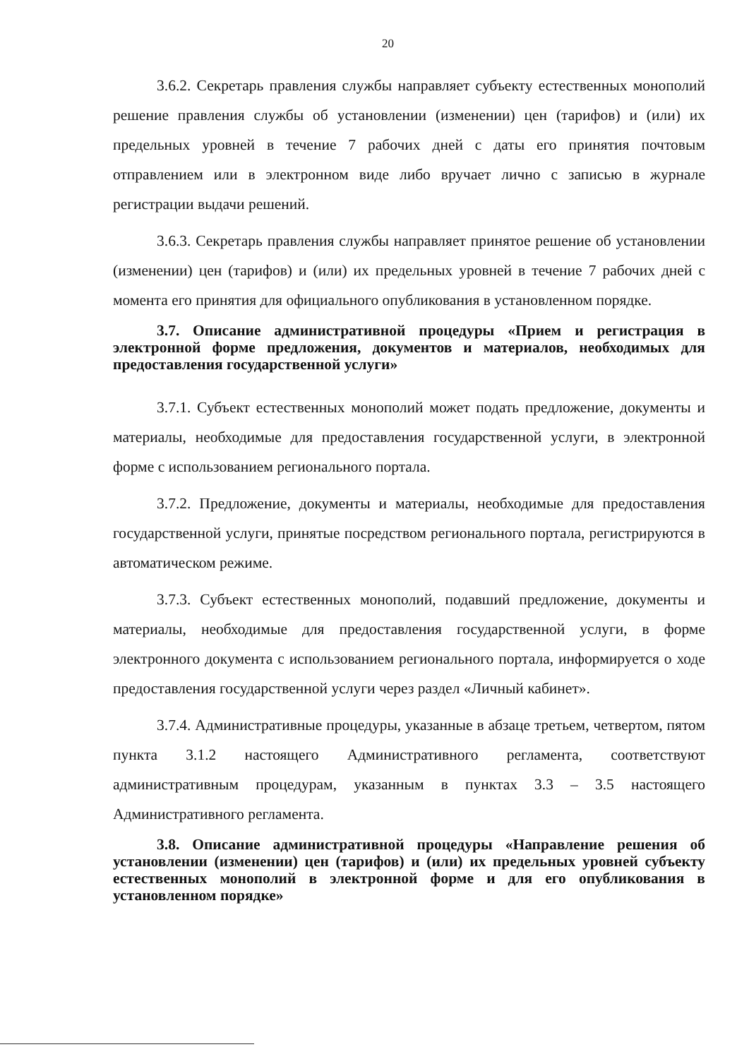20
3.6.2. Секретарь правления службы направляет субъекту естественных монополий решение правления службы об установлении (изменении) цен (тарифов) и (или) их предельных уровней в течение 7 рабочих дней с даты его принятия почтовым отправлением или в электронном виде либо вручает лично с записью в журнале регистрации выдачи решений.
3.6.3. Секретарь правления службы направляет принятое решение об установлении (изменении) цен (тарифов) и (или) их предельных уровней в течение 7 рабочих дней с момента его принятия для официального опубликования в установленном порядке.
3.7. Описание административной процедуры «Прием и регистрация в электронной форме предложения, документов и материалов, необходимых для предоставления государственной услуги»
3.7.1. Субъект естественных монополий может подать предложение, документы и материалы, необходимые для предоставления государственной услуги, в электронной форме с использованием регионального портала.
3.7.2. Предложение, документы и материалы, необходимые для предоставления государственной услуги, принятые посредством регионального портала, регистрируются в автоматическом режиме.
3.7.3. Субъект естественных монополий, подавший предложение, документы и материалы, необходимые для предоставления государственной услуги, в форме электронного документа с использованием регионального портала, информируется о ходе предоставления государственной услуги через раздел «Личный кабинет».
3.7.4. Административные процедуры, указанные в абзаце третьем, четвертом, пятом пункта 3.1.2 настоящего Административного регламента, соответствуют административным процедурам, указанным в пунктах 3.3 – 3.5 настоящего Административного регламента.
3.8. Описание административной процедуры «Направление решения об установлении (изменении) цен (тарифов) и (или) их предельных уровней субъекту естественных монополий в электронной форме и для его опубликования в установленном порядке»